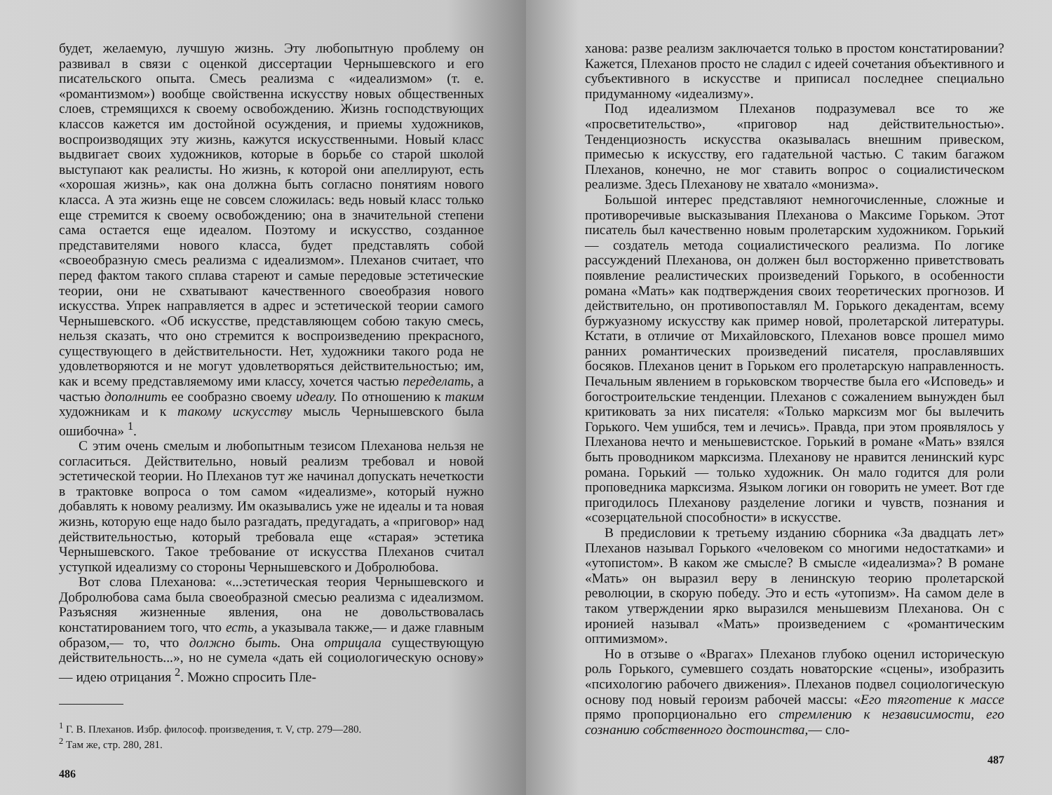будет, желаемую, лучшую жизнь. Эту любопытную проблему он развивал в связи с оценкой диссертации Чернышевского и его писательского опыта. Смесь реализма с «идеализмом» (т. е. «романтизмом») вообще свойственна искусству новых общественных слоев, стремящихся к своему освобождению. Жизнь господствующих классов кажется им достойной осуждения, и приемы художников, воспроизводящих эту жизнь, кажутся искусственными. Новый класс выдвигает своих художников, которые в борьбе со старой школой выступают как реалисты. Но жизнь, к которой они апеллируют, есть «хорошая жизнь», как она должна быть согласно понятиям нового класса. А эта жизнь еще не совсем сложилась: ведь новый класс только еще стремится к своему освобождению; она в значительной степени сама остается еще идеалом. Поэтому и искусство, созданное представителями нового класса, будет представлять собой «своеобразную смесь реализма с идеализмом». Плеханов считает, что перед фактом такого сплава стареют и самые передовые эстетические теории, они не схватывают качественного своеобразия нового искусства. Упрек направляется в адрес и эстетической теории самого Чернышевского. «Об искусстве, представляющем собою такую смесь, нельзя сказать, что оно стремится к воспроизведению прекрасного, существующего в действительности. Нет, художники такого рода не удовлетворяются и не могут удовлетворяться действительностью; им, как и всему представляемому ими классу, хочется частью переделать, а частью дополнить ее сообразно своему идеалу. По отношению к таким художникам и к такому искусству мысль Чернышевского была ошибочна» <sup>1</sup>.
С этим очень смелым и любопытным тезисом Плеханова нельзя не согласиться. Действительно, новый реализм требовал и новой эстетической теории. Но Плеханов тут же начинал допускать нечеткости в трактовке вопроса о том самом «идеализме», который нужно добавлять к новому реализму. Им оказывались уже не идеалы и та новая жизнь, которую еще надо было разгадать, предугадать, а «приговор» над действительностью, который требовала еще «старая» эстетика Чернышевского. Такое требование от искусства Плеханов считал уступкой идеализму со стороны Чернышевского и Добролюбова.
Вот слова Плеханова: «...эстетическая теория Чернышевского и Добролюбова сама была своеобразной смесью реализма с идеализмом. Разъясняя жизненные явления, она не довольствовалась констатированием того, что есть, а указывала также,— и даже главным образом,— то, что должно быть. Она отрицала существующую действительность...», но не сумела «дать ей социологическую основу» — идею отрицания <sup>2</sup>. Можно спросить Пле-
<sup>1</sup> Г. В. Плеханов. Избр. философ. произведения, т. V, стр. 279—280.
<sup>2</sup> Там же, стр. 280, 281.
486
ханова: разве реализм заключается только в простом констатировании? Кажется, Плеханов просто не сладил с идеей сочетания объективного и субъективного в искусстве и приписал последнее специально придуманному «идеализму».
Под идеализмом Плеханов подразумевал все то же «просветительство», «приговор над действительностью». Тенденциозность искусства оказывалась внешним привеском, примесью к искусству, его гадательной частью. С таким багажом Плеханов, конечно, не мог ставить вопрос о социалистическом реализме. Здесь Плеханову не хватало «монизма».
Большой интерес представляют немногочисленные, сложные и противоречивые высказывания Плеханова о Максиме Горьком. Этот писатель был качественно новым пролетарским художником. Горький — создатель метода социалистического реализма. По логике рассуждений Плеханова, он должен был восторженно приветствовать появление реалистических произведений Горького, в особенности романа «Мать» как подтверждения своих теоретических прогнозов. И действительно, он противопоставлял М. Горького декадентам, всему буржуазному искусству как пример новой, пролетарской литературы. Кстати, в отличие от Михайловского, Плеханов вовсе прошел мимо ранних романтических произведений писателя, прославлявших босяков. Плеханов ценит в Горьком его пролетарскую направленность. Печальным явлением в горьковском творчестве была его «Исповедь» и богостроительские тенденции. Плеханов с сожалением вынужден был критиковать за них писателя: «Только марксизм мог бы вылечить Горького. Чем ушибся, тем и лечись». Правда, при этом проявлялось у Плеханова нечто и меньшевистское. Горький в романе «Мать» взялся быть проводником марксизма. Плеханову не нравится ленинский курс романа. Горький — только художник. Он мало годится для роли проповедника марксизма. Языком логики он говорить не умеет. Вот где пригодилось Плеханову разделение логики и чувств, познания и «созерцательной способности» в искусстве.
В предисловии к третьему изданию сборника «За двадцать лет» Плеханов называл Горького «человеком со многими недостатками» и «утопистом». В каком же смысле? В смысле «идеализма»? В романе «Мать» он выразил веру в ленинскую теорию пролетарской революции, в скорую победу. Это и есть «утопизм». На самом деле в таком утверждении ярко выразился меньшевизм Плеханова. Он с иронией называл «Мать» произведением с «романтическим оптимизмом».
Но в отзыве о «Врагах» Плеханов глубоко оценил историческую роль Горького, сумевшего создать новаторские «сцены», изобразить «психологию рабочего движения». Плеханов подвел социологическую основу под новый героизм рабочей массы: «Его тяготение к массе прямо пропорционально его стремлению к независимости, его сознанию собственного достоинства,— сло-
487